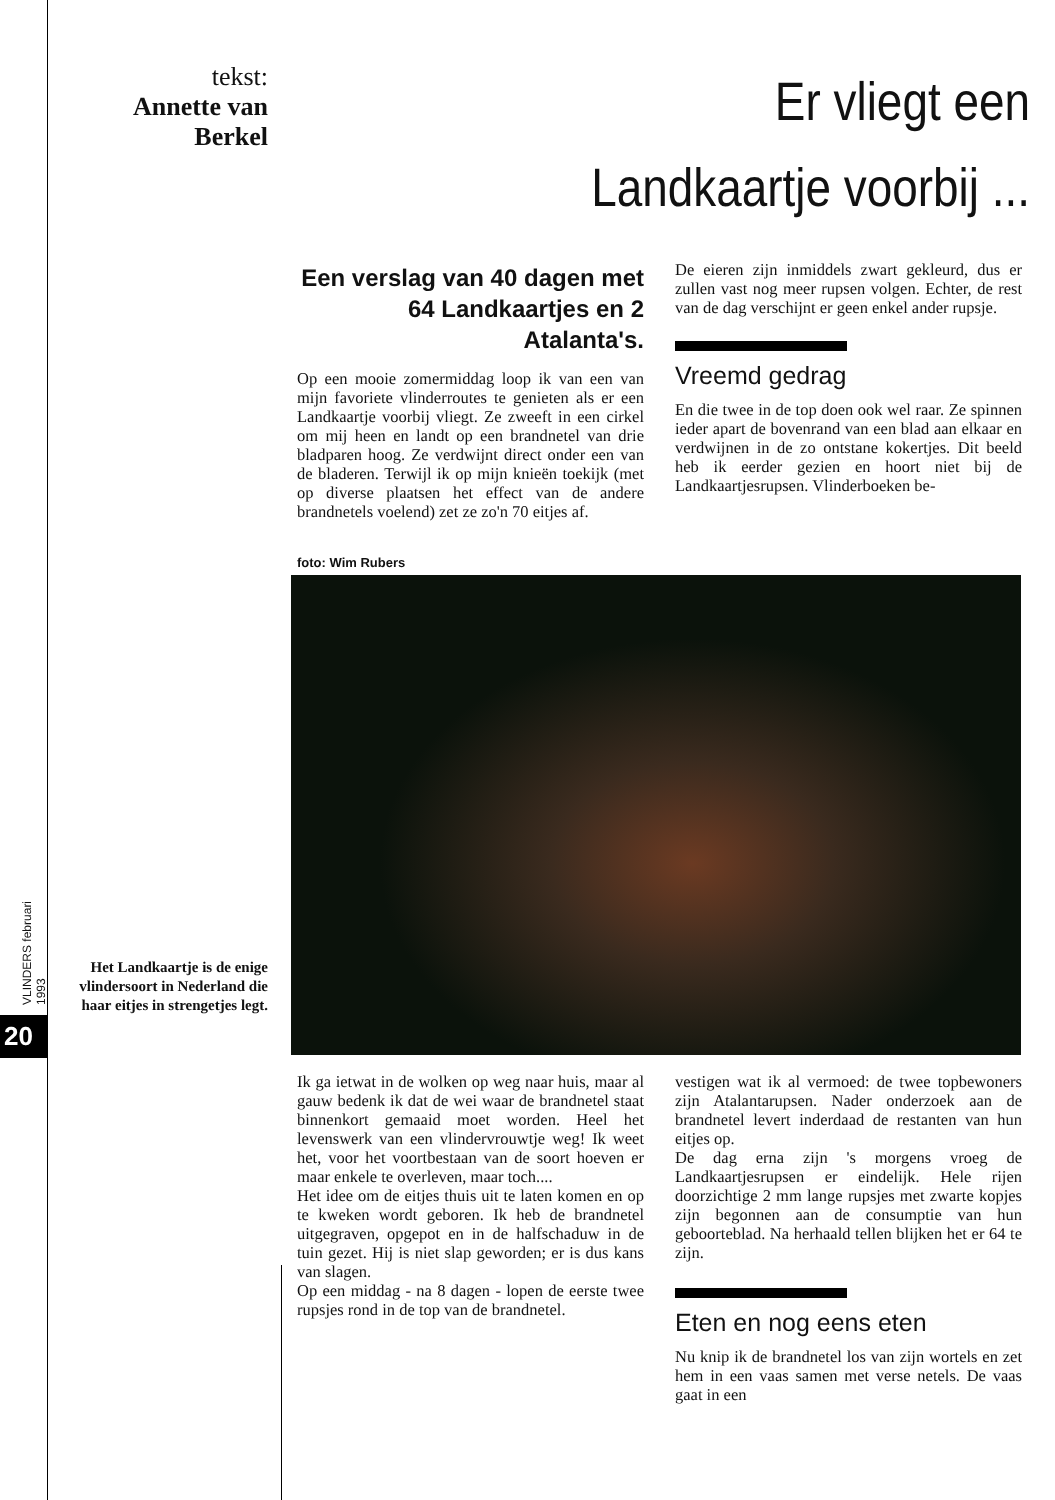tekst:
Annette van Berkel
Er vliegt een
Landkaartje voorbij ...
Een verslag van 40 dagen met 64 Landkaartjes en 2 Atalanta's.
Op een mooie zomermiddag loop ik van een van mijn favoriete vlinderroutes te genieten als er een Landkaartje voorbij vliegt. Ze zweeft in een cirkel om mij heen en landt op een brandnetel van drie bladparen hoog. Ze verdwijnt direct onder een van de bladeren. Terwijl ik op mijn knieën toekijk (met op diverse plaatsen het effect van de andere brandnetels voelend) zet ze zo'n 70 eitjes af.
De eieren zijn inmiddels zwart gekleurd, dus er zullen vast nog meer rupsen volgen. Echter, de rest van de dag verschijnt er geen enkel ander rupsje.
Vreemd gedrag
En die twee in de top doen ook wel raar. Ze spinnen ieder apart de bovenrand van een blad aan elkaar en verdwijnen in de zo ontstane kokertjes. Dit beeld heb ik eerder gezien en hoort niet bij de Landkaartjesrupsen. Vlinderboeken be-
foto: Wim Rubers
VLINDERS februari 1993
20
Het Landkaartje is de enige vlindersoort in Nederland die haar eitjes in strengetjes legt.
Ik ga ietwat in de wolken op weg naar huis, maar al gauw bedenk ik dat de wei waar de brandnetel staat binnenkort gemaaid moet worden. Heel het levenswerk van een vlindervrouwtje weg! Ik weet het, voor het voortbestaan van de soort hoeven er maar enkele te overleven, maar toch....
Het idee om de eitjes thuis uit te laten komen en op te kweken wordt geboren. Ik heb de brandnetel uitgegraven, opgepot en in de halfschaduw in de tuin gezet. Hij is niet slap geworden; er is dus kans van slagen.
Op een middag - na 8 dagen - lopen de eerste twee rupsjes rond in de top van de brandnetel.
vestigen wat ik al vermoed: de twee topbewoners zijn Atalantarupsen. Nader onderzoek aan de brandnetel levert inderdaad de restanten van hun eitjes op.
De dag erna zijn 's morgens vroeg de Landkaartjesrupsen er eindelijk. Hele rijen doorzichtige 2 mm lange rupsjes met zwarte kopjes zijn begonnen aan de consumptie van hun geboorteblad. Na herhaald tellen blijken het er 64 te zijn.
Eten en nog eens eten
Nu knip ik de brandnetel los van zijn wortels en zet hem in een vaas samen met verse netels. De vaas gaat in een